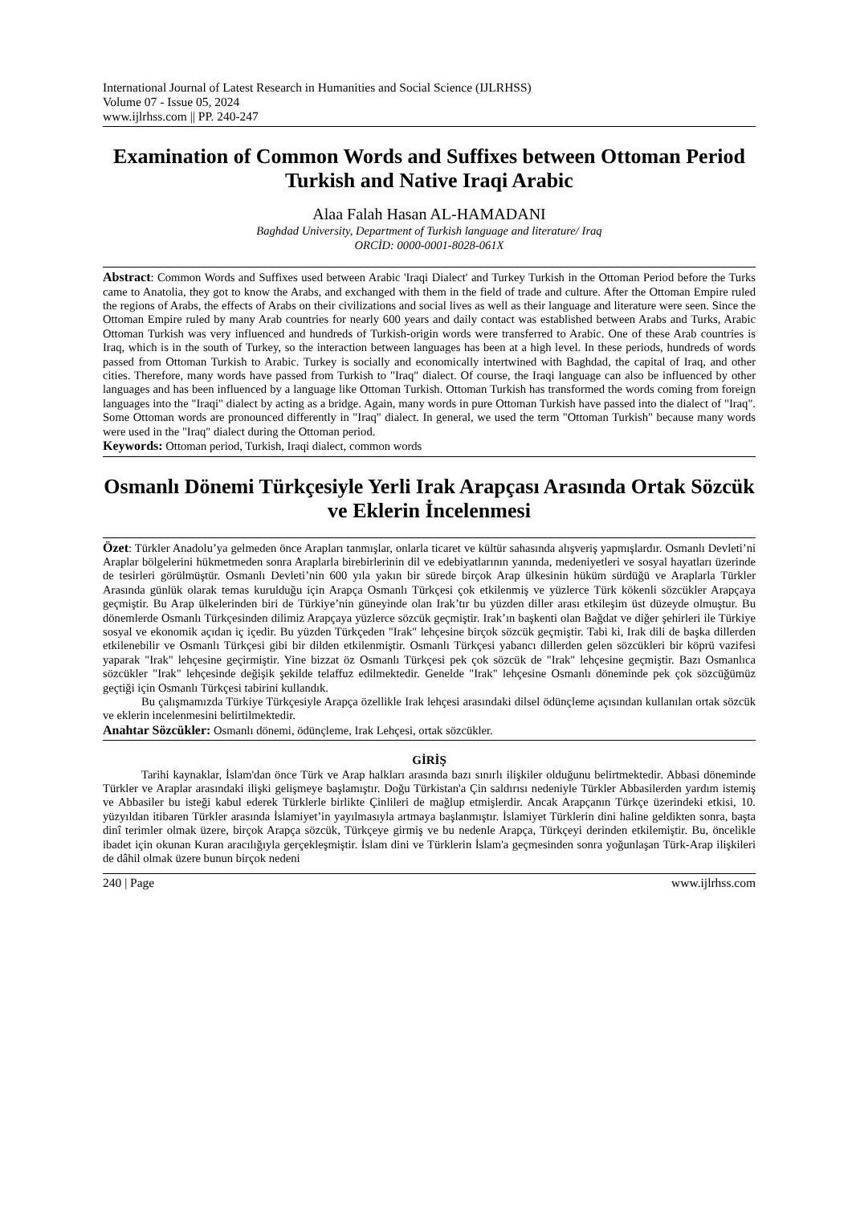International Journal of Latest Research in Humanities and Social Science (IJLRHSS)
Volume 07 - Issue 05, 2024
www.ijlrhss.com || PP. 240-247
Examination of Common Words and Suffixes between Ottoman Period Turkish and Native Iraqi Arabic
Alaa Falah Hasan AL-HAMADANI
Baghdad University, Department of Turkish language and literature/ Iraq
ORCİD: 0000-0001-8028-061X
Abstract: Common Words and Suffixes used between Arabic 'Iraqi Dialect' and Turkey Turkish in the Ottoman Period before the Turks came to Anatolia, they got to know the Arabs, and exchanged with them in the field of trade and culture. After the Ottoman Empire ruled the regions of Arabs, the effects of Arabs on their civilizations and social lives as well as their language and literature were seen. Since the Ottoman Empire ruled by many Arab countries for nearly 600 years and daily contact was established between Arabs and Turks, Arabic Ottoman Turkish was very influenced and hundreds of Turkish-origin words were transferred to Arabic. One of these Arab countries is Iraq, which is in the south of Turkey, so the interaction between languages has been at a high level. In these periods, hundreds of words passed from Ottoman Turkish to Arabic. Turkey is socially and economically intertwined with Baghdad, the capital of Iraq, and other cities. Therefore, many words have passed from Turkish to "Iraq" dialect. Of course, the Iraqi language can also be influenced by other languages and has been influenced by a language like Ottoman Turkish. Ottoman Turkish has transformed the words coming from foreign languages into the "Iraqi" dialect by acting as a bridge. Again, many words in pure Ottoman Turkish have passed into the dialect of "Iraq". Some Ottoman words are pronounced differently in "Iraq" dialect. In general, we used the term "Ottoman Turkish" because many words were used in the "Iraq" dialect during the Ottoman period.
Keywords: Ottoman period, Turkish, Iraqi dialect, common words
Osmanlı Dönemi Türkçesiyle Yerli Irak Arapçası Arasında Ortak Sözcük ve Eklerin İncelenmesi
Özet: Türkler Anadolu’ya gelmeden önce Arapları tanmışlar, onlarla ticaret ve kültür sahasında alışveriş yapmışlardır. Osmanlı Devleti’ni Araplar bölgelerini hükmetmeden sonra Araplarla birebirlerinin dil ve edebiyatlarının yanında, medeniyetleri ve sosyal hayatları üzerinde de tesirleri görülmüştür. Osmanlı Devleti’nin 600 yıla yakın bir sürede birçok Arap ülkesinin hüküm sürdüğü ve Araplarla Türkler Arasında günlük olarak temas kurulduğu için Arapça Osmanlı Türkçesi çok etkilenmiş ve yüzlerce Türk kökenli sözcükler Arapçaya geçmiştir. Bu Arap ülkelerinden biri de Türkiye’nin güneyinde olan Irak’tır bu yüzden diller arası etkileşim üst düzeyde olmuştur. Bu dönemlerde Osmanlı Türkçesinden dilimiz Arapçaya yüzlerce sözcük geçmiştir. Irak’ın başkenti olan Bağdat ve diğer şehirleri ile Türkiye sosyal ve ekonomik açıdan iç içedir. Bu yüzden Türkçeden "Irak" lehçesine birçok sözcük geçmiştir. Tabi ki, Irak dili de başka dillerden etkilenebilir ve Osmanlı Türkçesi gibi bir dilden etkilenmiştir. Osmanlı Türkçesi yabancı dillerden gelen sözcükleri bir köprü vazifesi yaparak "Irak" lehçesine geçirmiştir. Yine bizzat öz Osmanlı Türkçesi pek çok sözcük de "Irak" lehçesine geçmiştir. Bazı Osmanlıca sözcükler "Irak" lehçesinde değişik şekilde telaffuz edilmektedir. Genelde "Irak" lehçesine Osmanlı döneminde pek çok sözcüğümüz geçtiği için Osmanlı Türkçesi tabirini kullandık.
Bu çalışmamızda Türkiye Türkçesiyle Arapça özellikle Irak lehçesi arasındaki dilsel ödünçleme açısından kullanılan ortak sözcük ve eklerin incelenmesini belirtilmektedir.
Anahtar Sözcükler: Osmanlı dönemi, ödünçleme, Irak Lehçesi, ortak sözcükler.
GİRİŞ
Tarihi kaynaklar, İslam'dan önce Türk ve Arap halkları arasında bazı sınırlı ilişkiler olduğunu belirtmektedir. Abbasi döneminde Türkler ve Araplar arasındaki ilişki gelişmeye başlamıştır. Doğu Türkistan'a Çin saldırısı nedeniyle Türkler Abbasilerden yardım istemiş ve Abbasiler bu isteği kabul ederek Türklerle birlikte Çinlileri de mağlup etmişlerdir. Ancak Arapçanın Türkçe üzerindeki etkisi, 10. yüzyıldan itibaren Türkler arasında İslamiyet’in yayılmasıyla artmaya başlanmıştır. İslamiyet Türklerin dini haline geldikten sonra, başta dinî terimler olmak üzere, birçok Arapça sözcük, Türkçeye girmiş ve bu nedenle Arapça, Türkçeyi derinden etkilemiştir. Bu, öncelikle ibadet için okunan Kuran aracılığıyla gerçekleşmiştir. İslam dini ve Türklerin İslam'a geçmesinden sonra yoğunlaşan Türk-Arap ilişkileri de dâhil olmak üzere bunun birçok nedeni
240 | Page www.ijlrhss.com